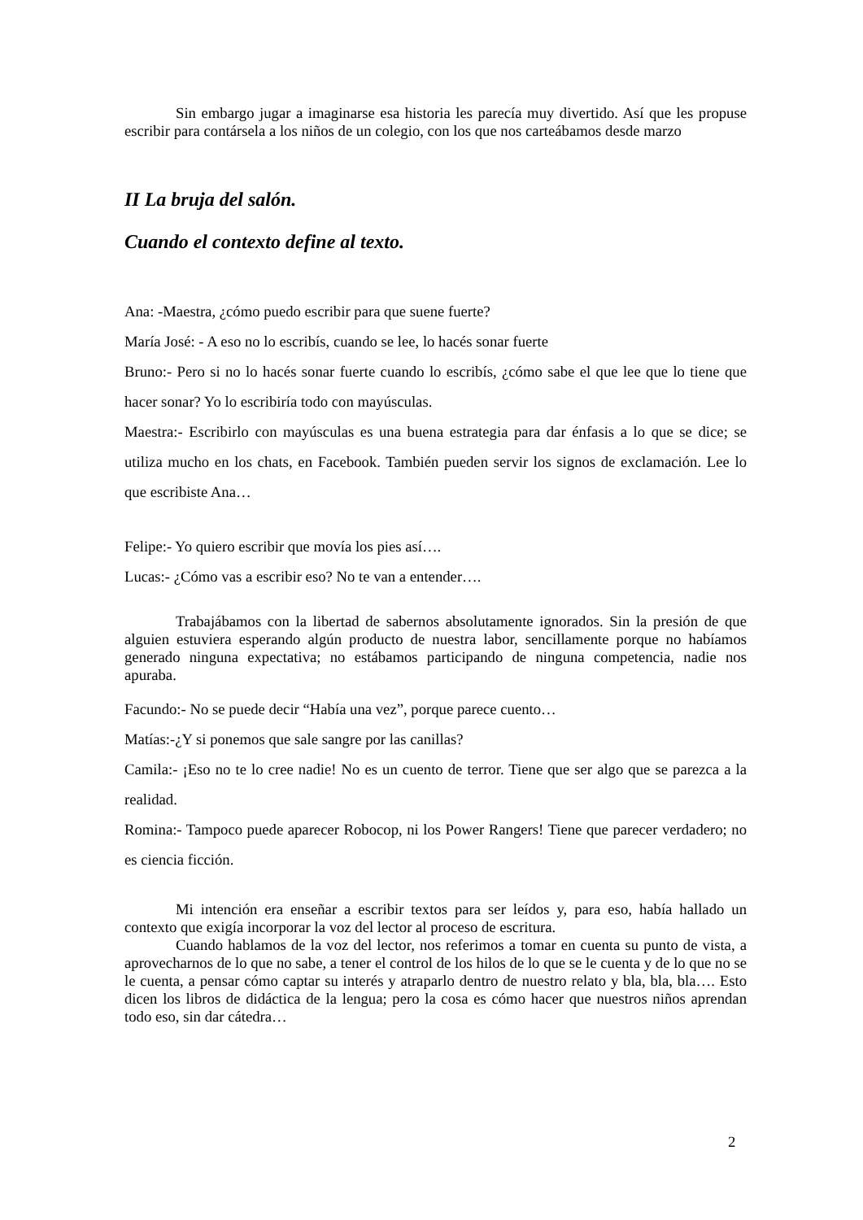Sin embargo jugar a imaginarse esa historia les parecía muy divertido. Así que les propuse escribir para contársela a los niños de un colegio, con los que nos carteábamos desde marzo
II La bruja del salón.
Cuando el contexto define al texto.
Ana: -Maestra, ¿cómo puedo escribir para que suene fuerte?
María José: - A eso no lo escribís, cuando se lee, lo hacés sonar fuerte
Bruno:- Pero si no lo hacés sonar fuerte cuando lo escribís, ¿cómo sabe el que lee que lo tiene que hacer sonar? Yo lo escribiría todo con mayúsculas.
Maestra:- Escribirlo con mayúsculas es una buena estrategia para dar énfasis a lo que se dice; se utiliza mucho en los chats, en Facebook. También pueden servir los signos de exclamación. Lee lo que escribiste Ana…
Felipe:- Yo quiero escribir que movía los pies así….
Lucas:- ¿Cómo vas a escribir eso? No te van a entender….
Trabajábamos con la libertad de sabernos absolutamente ignorados. Sin la presión de que alguien estuviera esperando algún producto de nuestra labor, sencillamente porque no habíamos generado ninguna expectativa; no estábamos participando de ninguna competencia, nadie nos apuraba.
Facundo:- No se puede decir “Había una vez”, porque parece cuento…
Matías:-¿Y si ponemos que sale sangre por las canillas?
Camila:- ¡Eso no te lo cree nadie! No es un cuento de terror. Tiene que ser algo que se parezca a la realidad.
Romina:- Tampoco puede aparecer Robocop, ni los Power Rangers! Tiene que parecer verdadero; no es ciencia ficción.
Mi intención era enseñar a escribir textos para ser leídos y, para eso, había hallado un contexto que exigía incorporar la voz del lector al proceso de escritura.
Cuando hablamos de la voz del lector, nos referimos a tomar en cuenta su punto de vista, a aprovecharnos de lo que no sabe, a tener el control de los hilos de lo que se le cuenta y de lo que no se le cuenta, a pensar cómo captar su interés y atraparlo dentro de nuestro relato y bla, bla, bla…. Esto dicen los libros de didáctica de la lengua; pero la cosa es cómo hacer que nuestros niños aprendan todo eso, sin dar cátedra…
2